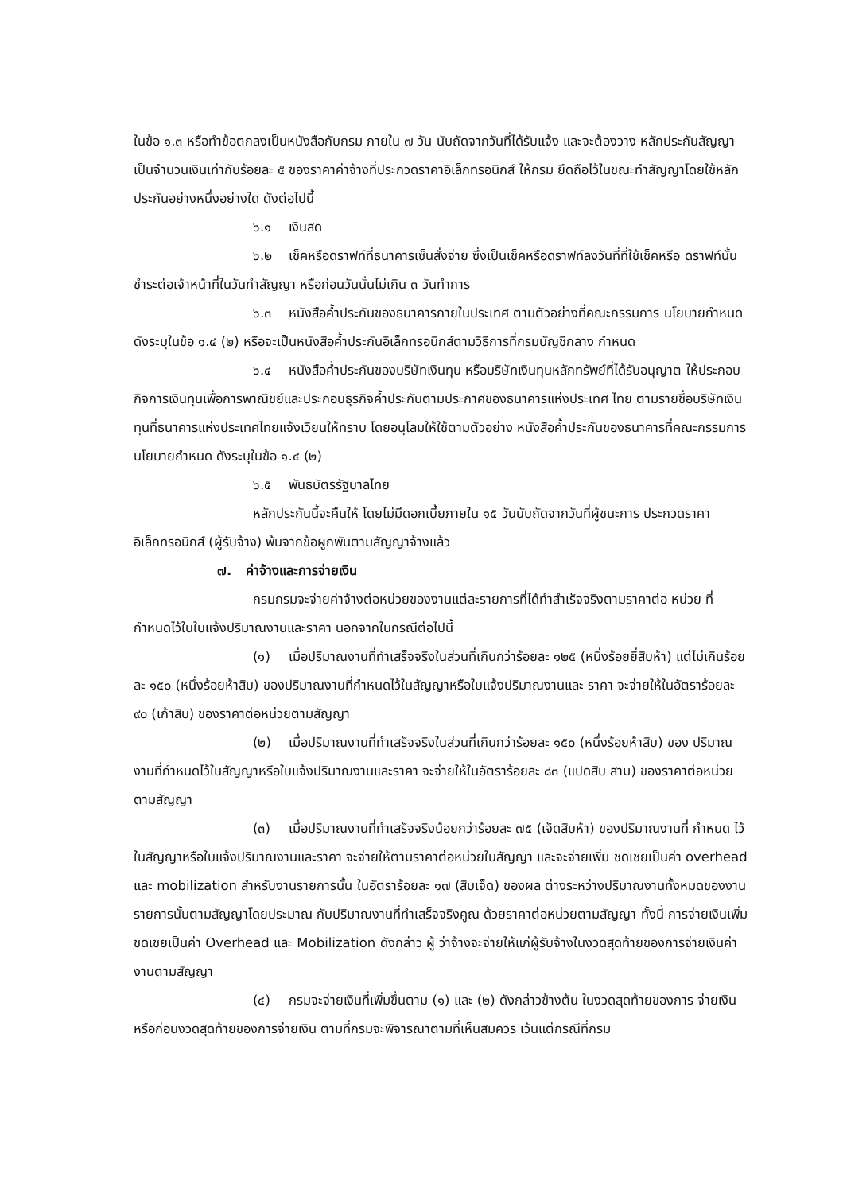ในข้อ ๑.๓ หรือทำข้อตกลงเป็นหนังสือกับกรม ภายใน ๗ วัน นับถัดจากวันที่ได้รับแจ้ง และจะต้องวาง หลักประกันสัญญาเป็นจำนวนเงินเท่ากับร้อยละ ๕ ของราคาค่าจ้างที่ประกวดราคาอิเล็กทรอนิกส์ ให้กรม ยึดถือไว้ในขณะทำสัญญาโดยใช้หลักประกันอย่างหนึ่งอย่างใด ดังต่อไปนี้
๖.๑ เงินสด
๖.๒ เช็คหรือดราฟท์ที่ธนาคารเซ็นสั่งจ่าย ซึ่งเป็นเช็คหรือดราฟท์ลงวันที่ที่ใช้เช็คหรือ ดราฟท์นั้น ชำระต่อเจ้าหน้าที่ในวันทำสัญญา หรือก่อนวันนั้นไม่เกิน ๓ วันทำการ
๖.๓ หนังสือค้ำประกันของธนาคารภายในประเทศ ตามตัวอย่างที่คณะกรรมการ นโยบายกำหนด ดังระบุในข้อ ๑.๔ (๒) หรือจะเป็นหนังสือค้ำประกันอิเล็กทรอนิกส์ตามวิธีการที่กรมบัญชีกลาง กำหนด
๖.๔ หนังสือค้ำประกันของบริษัทเงินทุน หรือบริษัทเงินทุนหลักทรัพย์ที่ได้รับอนุญาต ให้ประกอบกิจการเงินทุนเพื่อการพาณิชย์และประกอบธุรกิจค้ำประกันตามประกาศของธนาคารแห่งประเทศ ไทย ตามรายชื่อบริษัทเงินทุนที่ธนาคารแห่งประเทศไทยแจ้งเวียนให้ทราบ โดยอนุโลมให้ใช้ตามตัวอย่าง หนังสือค้ำประกันของธนาคารที่คณะกรรมการนโยบายกำหนด ดังระบุในข้อ ๑.๔ (๒)
๖.๕ พันธบัตรรัฐบาลไทย
หลักประกันนี้จะคืนให้ โดยไม่มีดอกเบี้ยภายใน ๑๕ วันนับถัดจากวันที่ผู้ชนะการ ประกวดราคาอิเล็กทรอนิกส์ (ผู้รับจ้าง) พ้นจากข้อผูกพันตามสัญญาจ้างแล้ว
๗. ค่าจ้างและการจ่ายเงิน
กรมกรมจะจ่ายค่าจ้างต่อหน่วยของงานแต่ละรายการที่ได้ทำสำเร็จจริงตามราคาต่อ หน่วย ที่กำหนดไว้ในใบแจ้งปริมาณงานและราคา นอกจากในกรณีต่อไปนี้
(๑) เมื่อปริมาณงานที่ทำเสร็จจริงในส่วนที่เกินกว่าร้อยละ ๑๒๕ (หนึ่งร้อยยี่สิบห้า) แต่ไม่เกินร้อยละ ๑๕๐ (หนึ่งร้อยห้าสิบ) ของปริมาณงานที่กำหนดไว้ในสัญญาหรือใบแจ้งปริมาณงานและ ราคา จะจ่ายให้ในอัตราร้อยละ ๙๐ (เก้าสิบ) ของราคาต่อหน่วยตามสัญญา
(๒) เมื่อปริมาณงานที่ทำเสร็จจริงในส่วนที่เกินกว่าร้อยละ ๑๕๐ (หนึ่งร้อยห้าสิบ) ของ ปริมาณงานที่กำหนดไว้ในสัญญาหรือใบแจ้งปริมาณงานและราคา จะจ่ายให้ในอัตราร้อยละ ๘๓ (แปดสิบ สาม) ของราคาต่อหน่วยตามสัญญา
(๓) เมื่อปริมาณงานที่ทำเสร็จจริงน้อยกว่าร้อยละ ๗๕ (เจ็ดสิบห้า) ของปริมาณงานที่ กำหนด ไว้ในสัญญาหรือใบแจ้งปริมาณงานและราคา จะจ่ายให้ตามราคาต่อหน่วยในสัญญา และจะจ่ายเพิ่ม ชดเชยเป็นค่า overhead และ mobilization สำหรับงานรายการนั้น ในอัตราร้อยละ ๑๗ (สิบเจ็ด) ของผล ต่างระหว่างปริมาณงานทั้งหมดของงานรายการนั้นตามสัญญาโดยประมาณ กับปริมาณงานที่ทำเสร็จจริงคูณ ด้วยราคาต่อหน่วยตามสัญญา ทั้งนี้ การจ่ายเงินเพิ่มชดเชยเป็นค่า Overhead และ Mobilization ดังกล่าว ผู้ ว่าจ้างจะจ่ายให้แก่ผู้รับจ้างในงวดสุดท้ายของการจ่ายเงินค่างานตามสัญญา
(๔) กรมจะจ่ายเงินที่เพิ่มขึ้นตาม (๑) และ (๒) ดังกล่าวข้างต้น ในงวดสุดท้ายของการ จ่ายเงิน หรือก่อนงวดสุดท้ายของการจ่ายเงิน ตามที่กรมจะพิจารณาตามที่เห็นสมควร เว้นแต่กรณีที่กรม